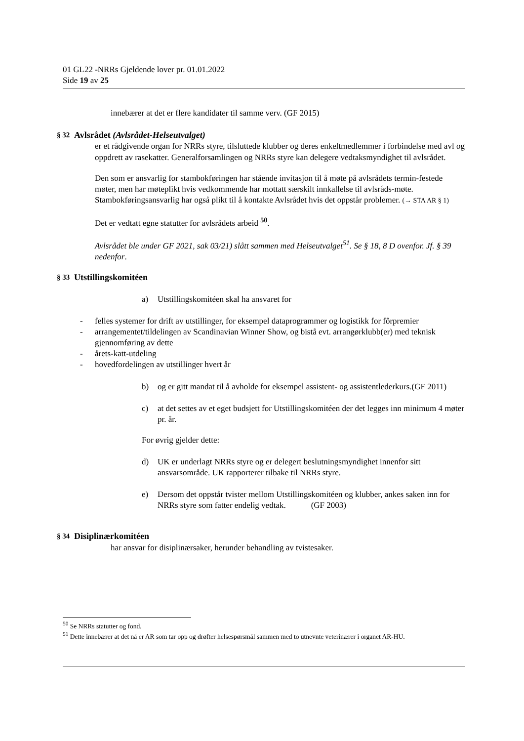01 GL22 -NRRs Gjeldende lover pr. 01.01.2022
Side 19 av 25
innebærer at det er flere kandidater til samme verv. (GF 2015)
§ 32 Avlsrådet (Avlsrådet-Helseutvalget)
er et rådgivende organ for NRRs styre, tilsluttede klubber og deres enkeltmedlemmer i forbindelse med avl og oppdrett av rasekatter. Generalforsamlingen og NRRs styre kan delegere vedtaksmyndighet til avlsrådet.
Den som er ansvarlig for stambokføringen har stående invitasjon til å møte på avlsrådets termin-festede møter, men har møteplikt hvis vedkommende har mottatt særskilt innkallelse til avlsråds-møte. Stambokføringsansvarlig har også plikt til å kontakte Avlsrådet hvis det oppstår problemer. (→ STA AR § 1)
Det er vedtatt egne statutter for avlsrådets arbeid <sup>50</sup>.
Avlsrådet ble under GF 2021, sak 03/21) slått sammen med Helseutvalget<sup>51</sup>. Se § 18, 8 D ovenfor. Jf. § 39 nedenfor.
§ 33 Utstillingskomitéen
a) Utstillingskomitéen skal ha ansvaret for
- felles systemer for drift av utstillinger, for eksempel dataprogrammer og logistikk for fôrpremier
- arrangementet/tildelingen av Scandinavian Winner Show, og bistå evt. arrangørklubb(er) med teknisk gjennomføring av dette
- årets-katt-utdeling
- hovedfordelingen av utstillinger hvert år
b) og er gitt mandat til å avholde for eksempel assistent- og assistentlederkurs.(GF 2011)
c) at det settes av et eget budsjett for Utstillingskomitéen der det legges inn minimum 4 møter pr. år.
For øvrig gjelder dette:
d) UK er underlagt NRRs styre og er delegert beslutningsmyndighet innenfor sitt ansvarsområde. UK rapporterer tilbake til NRRs styre.
e) Dersom det oppstår tvister mellom Utstillingskomitéen og klubber, ankes saken inn for NRRs styre som fatter endelig vedtak. (GF 2003)
§ 34 Disiplinærkomitéen
har ansvar for disiplinærsaker, herunder behandling av tvistesaker.
<sup>50</sup> Se NRRs statutter og fond.
<sup>51</sup> Dette innebærer at det nå er AR som tar opp og drøfter helsespørsmål sammen med to utnevnte veterinærer i organet AR-HU.